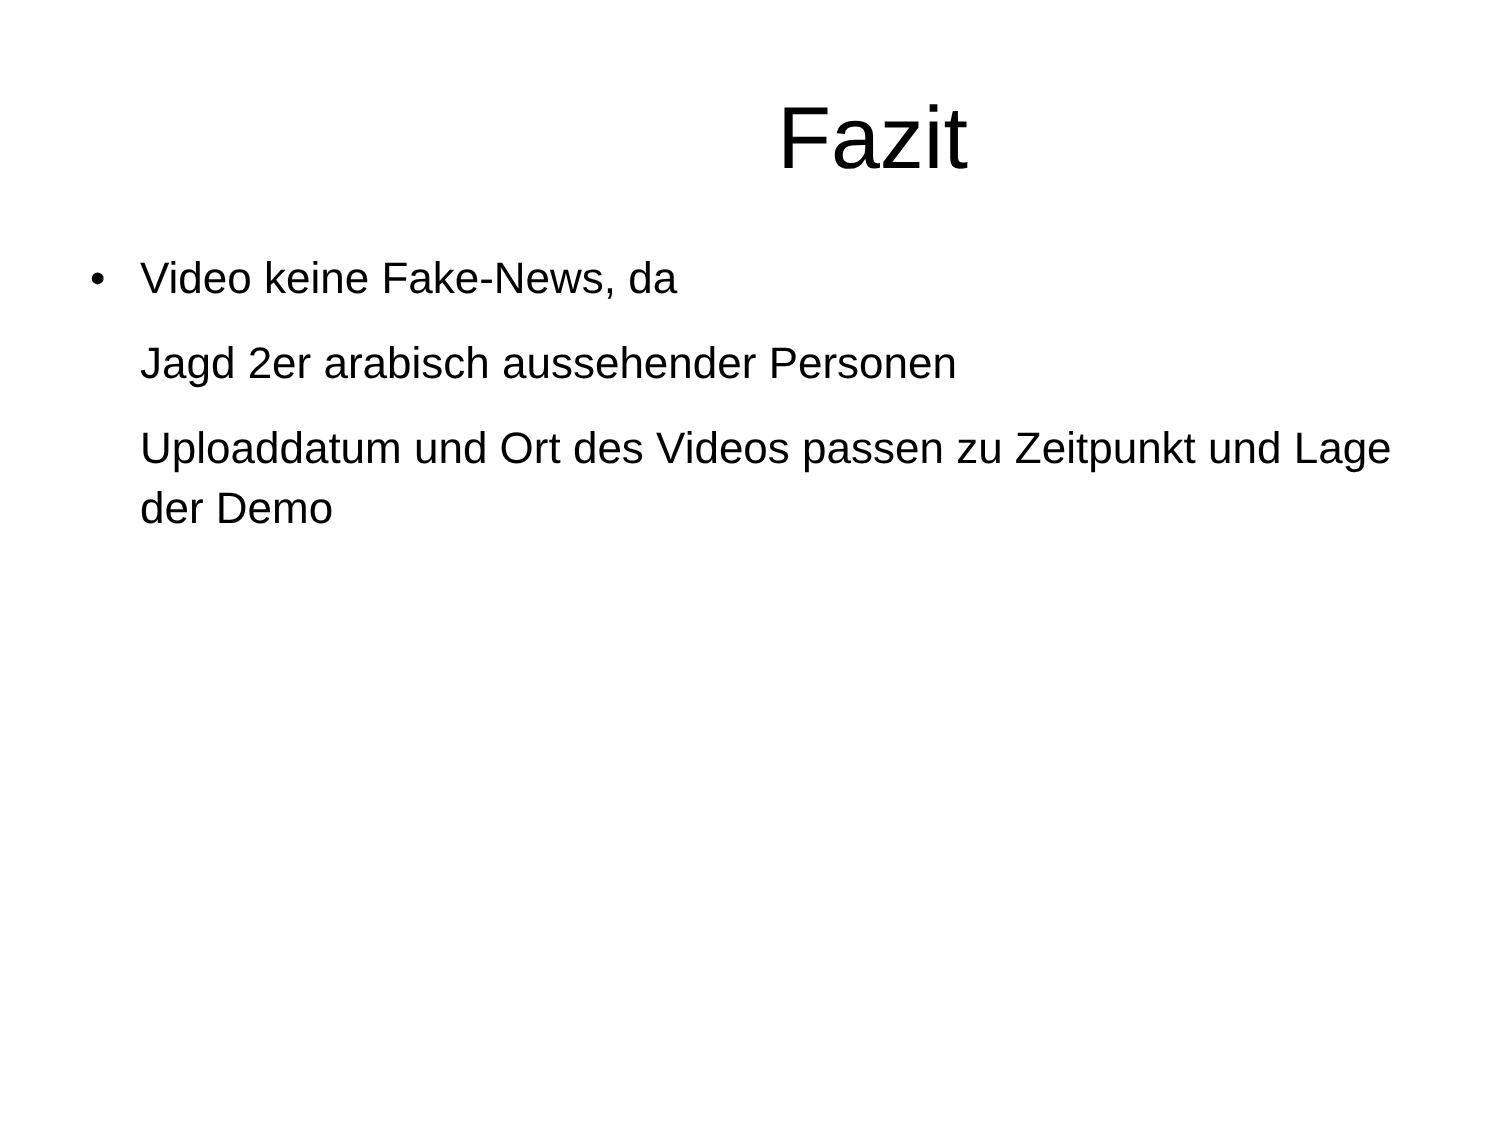Fazit
• Video keine Fake-News, da
Jagd 2er arabisch aussehender Personen
Uploaddatum und Ort des Videos passen zu Zeitpunkt und Lage der Demo